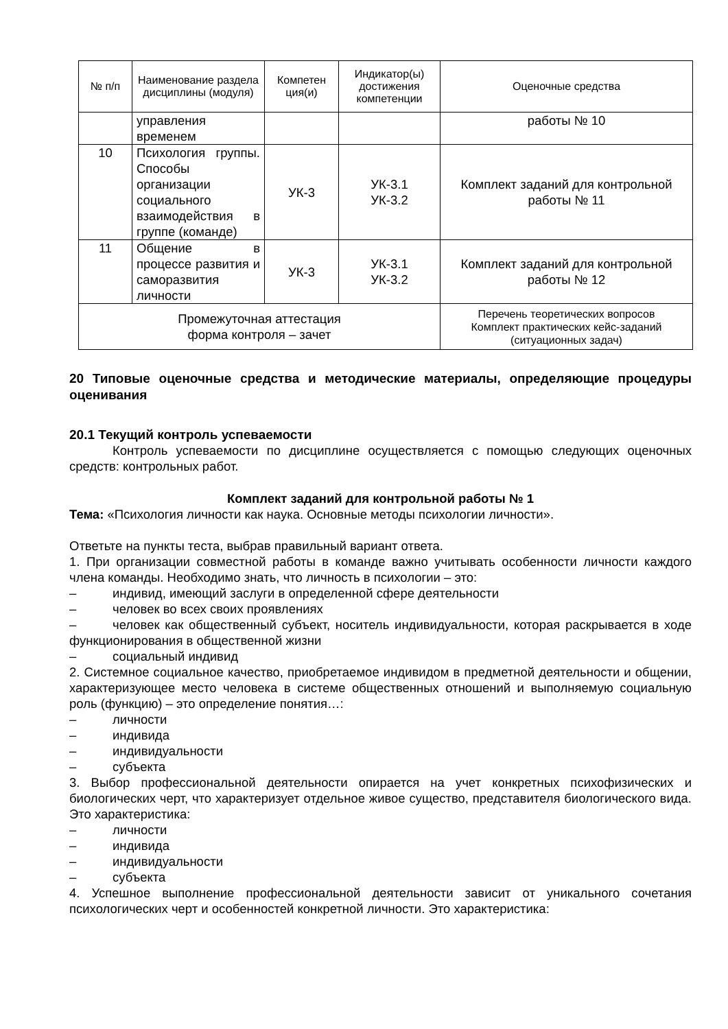| № п/п | Наименование раздела дисциплины (модуля) | Компетен ция(и) | Индикатор(ы) достижения компетенции | Оценочные средства |
| --- | --- | --- | --- | --- |
| | управления временем | | | работы № 10 |
| 10 | Психология группы. Способы организации социального взаимодействия в группе (команде) | УК-3 | УК-3.1 УК-3.2 | Комплект заданий для контрольной работы № 11 |
| 11 | Общение в процессе развития и саморазвития личности | УК-3 | УК-3.1 УК-3.2 | Комплект заданий для контрольной работы № 12 |
| Промежуточная аттестация форма контроля – зачет | | | | Перечень теоретических вопросов Комплект практических кейс-заданий (ситуационных задач) |
20 Типовые оценочные средства и методические материалы, определяющие процедуры оценивания
20.1 Текущий контроль успеваемости
Контроль успеваемости по дисциплине осуществляется с помощью следующих оценочных средств: контрольных работ.
Комплект заданий для контрольной работы № 1
Тема: «Психология личности как наука. Основные методы психологии личности».
Ответьте на пункты теста, выбрав правильный вариант ответа.
1. При организации совместной работы в команде важно учитывать особенности личности каждого члена команды. Необходимо знать, что личность в психологии – это:
– индивид, имеющий заслуги в определенной сфере деятельности
– человек во всех своих проявлениях
– человек как общественный субъект, носитель индивидуальности, которая раскрывается в ходе функционирования в общественной жизни
– социальный индивид
2. Системное социальное качество, приобретаемое индивидом в предметной деятельности и общении, характеризующее место человека в системе общественных отношений и выполняемую социальную роль (функцию) – это определение понятия…:
– личности
– индивида
– индивидуальности
– субъекта
3. Выбор профессиональной деятельности опирается на учет конкретных психофизических и биологических черт, что характеризует отдельное живое существо, представителя биологического вида. Это характеристика:
– личности
– индивида
– индивидуальности
– субъекта
4. Успешное выполнение профессиональной деятельности зависит от уникального сочетания психологических черт и особенностей конкретной личности. Это характеристика: